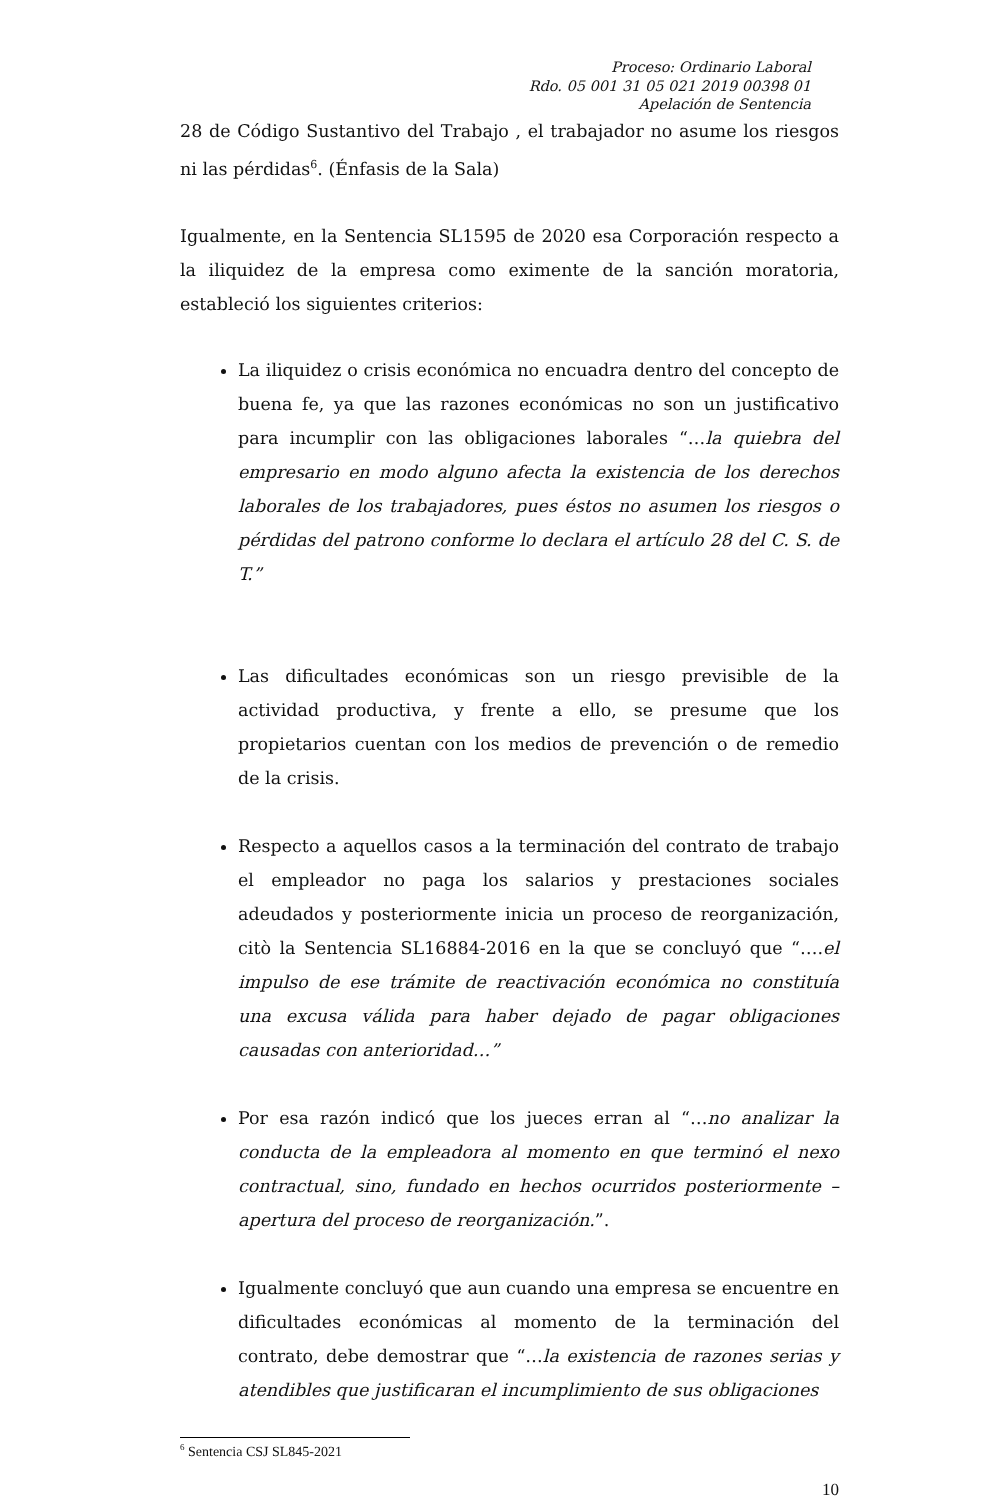Proceso: Ordinario Laboral
Rdo. 05 001 31 05 021 2019 00398 01
Apelación de Sentencia
28 de Código Sustantivo del Trabajo , el trabajador no asume los riesgos ni las pérdidas<sup>6</sup>. (Énfasis de la Sala)
Igualmente, en la Sentencia SL1595 de 2020 esa Corporación respecto a la iliquidez de la empresa como eximente de la sanción moratoria, estableció los siguientes criterios:
La iliquidez o crisis económica no encuadra dentro del concepto de buena fe, ya que las razones económicas no son un justificativo para incumplir con las obligaciones laborales “…la quiebra del empresario en modo alguno afecta la existencia de los derechos laborales de los trabajadores, pues éstos no asumen los riesgos o pérdidas del patrono conforme lo declara el artículo 28 del C. S. de T.”
Las dificultades económicas son un riesgo previsible de la actividad productiva, y frente a ello, se presume que los propietarios cuentan con los medios de prevención o de remedio de la crisis.
Respecto a aquellos casos a la terminación del contrato de trabajo el empleador no paga los salarios y prestaciones sociales adeudados y posteriormente inicia un proceso de reorganización, citò la Sentencia SL16884-2016 en la que se concluyó que “….el impulso de ese trámite de reactivación económica no constituía una excusa válida para haber dejado de pagar obligaciones causadas con anterioridad…”
Por esa razón indicó que los jueces erran al “…no analizar la conducta de la empleadora al momento en que terminó el nexo contractual, sino, fundado en hechos ocurridos posteriormente – apertura del proceso de reorganización.”.
Igualmente concluyó que aun cuando una empresa se encuentre en dificultades económicas al momento de la terminación del contrato, debe demostrar que “…la existencia de razones serias y atendibles que justificaran el incumplimiento de sus obligaciones
<sup>6</sup> Sentencia CSJ SL845-2021
10